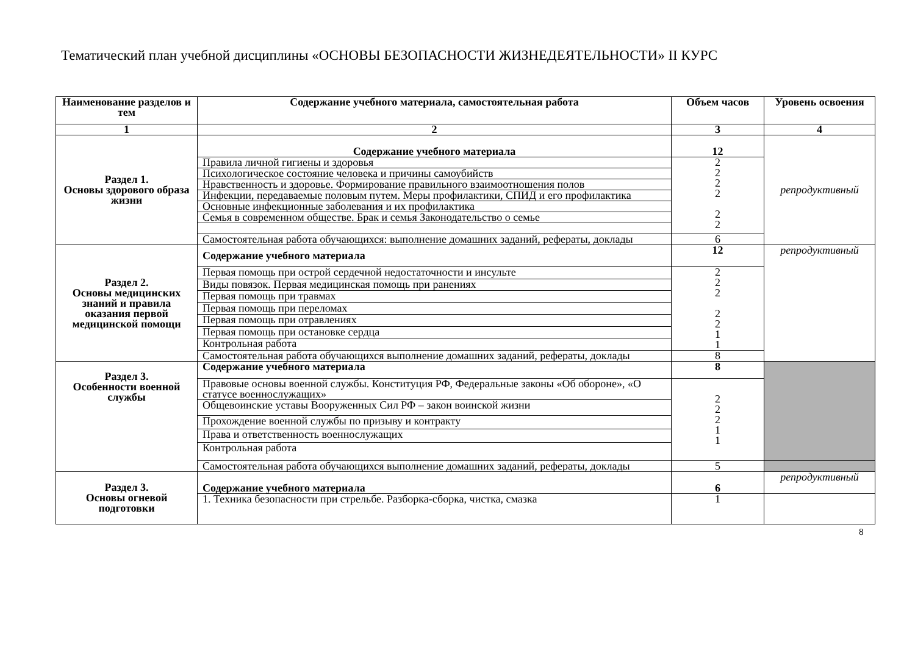Тематический план учебной дисциплины «ОСНОВЫ БЕЗОПАСНОСТИ ЖИЗНЕДЕЯТЕЛЬНОСТИ» II КУРС
| Наименование разделов и тем | Содержание учебного материала, самостоятельная работа | Объем часов | Уровень освоения |
| --- | --- | --- | --- |
| 1 | 2 | 3 | 4 |
| Раздел 1. Основы здорового образа жизни | Содержание учебного материала | 12 | репродуктивный |
| | Правила личной гигиены и здоровья | 2 2 2 2 2 2 | |
| | Психологическое состояние человека и причины самоубийств | | |
| | Нравственность и здоровье. Формирование правильного взаимоотношения полов | | |
| | Инфекции, передаваемые половым путем. Меры профилактики, СПИД и его профилактика | | |
| | Основные инфекционные заболевания и их профилактика | | |
| | Семья в современном обществе. Брак и семья Законодательство о семье | | |
| | Самостоятельная работа обучающихся: выполнение домашних заданий, рефераты, доклады | 6 | |
| Раздел 2. Основы медицинских знаний и правила оказания первой медицинской помощи | Содержание учебного материала | 12 | репродуктивный |
| | Первая помощь при острой сердечной недостаточности и инсульте | 2 2 2 2 2 1 1 | |
| | Виды повязок. Первая медицинская помощь при ранениях | | |
| | Первая помощь при травмах | | |
| | Первая помощь при переломах | | |
| | Первая помощь при отравлениях | | |
| | Первая помощь при остановке сердца | | |
| | Контрольная работа | | |
| | Самостоятельная работа обучающихся выполнение домашних заданий, рефераты, доклады | 8 | |
| Раздел 3. Особенности военной службы | Содержание учебного материала | 8 | |
| | Правовые основы военной службы. Конституция РФ, Федеральные законы «Об обороне», «О статусе военнослужащих» | 2 2 2 1 1 | |
| | Общевоинские уставы Вооруженных Сил РФ – закон воинской жизни | | |
| | Прохождение военной службы по призыву и контракту | | |
| | Права и ответственность военнослужащих | | |
| | Контрольная работа | | |
| | Самостоятельная работа обучающихся выполнение домашних заданий, рефераты, доклады | 5 | |
| Раздел 3. Основы огневой подготовки | Содержание учебного материала | 6 | репродуктивный |
| | 1. Техника безопасности при стрельбе. Разборка-сборка, чистка, смазка | 1 | |
8